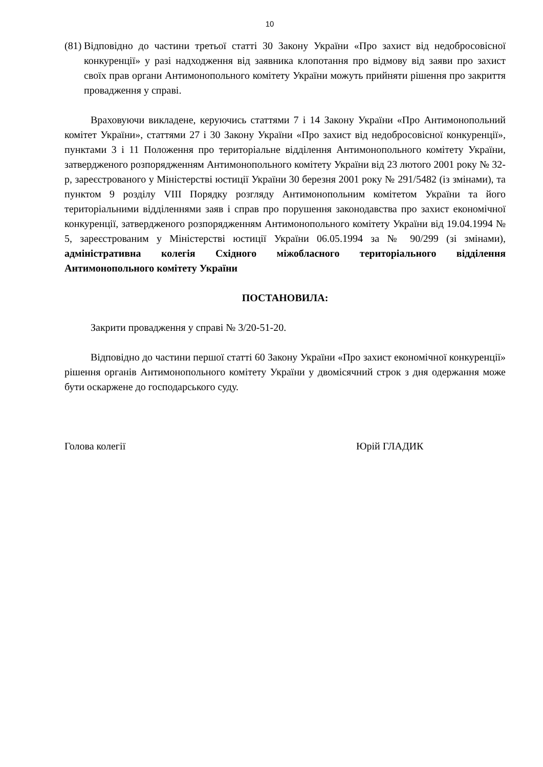10
(81)
Відповідно до частини третьої статті 30 Закону України «Про захист від недобросовісної конкуренції» у разі надходження від заявника клопотання про відмову від заяви про захист своїх прав органи Антимонопольного комітету України можуть прийняти рішення про закриття провадження у справі.
Враховуючи викладене, керуючись статтями 7 і 14 Закону України «Про Антимонопольний комітет України», статтями 27 і 30 Закону України «Про захист від недобросовісної конкуренції», пунктами 3 і 11 Положення про територіальне відділення Антимонопольного комітету України, затвердженого розпорядженням Антимонопольного комітету України від 23 лютого 2001 року № 32-р, зареєстрованого у Міністерстві юстиції України 30 березня 2001 року № 291/5482 (із змінами), та пунктом 9 розділу VIII Порядку розгляду Антимонопольним комітетом України та його територіальними відділеннями заяв і справ про порушення законодавства про захист економічної конкуренції, затвердженого розпорядженням Антимонопольного комітету України від 19.04.1994 № 5, зареєстрованим у Міністерстві юстиції України 06.05.1994 за № 90/299 (зі змінами), адміністративна колегія Східного міжобласного територіального відділення Антимонопольного комітету України
ПОСТАНОВИЛА:
Закрити провадження у справі № 3/20-51-20.
Відповідно до частини першої статті 60 Закону України «Про захист економічної конкуренції» рішення органів Антимонопольного комітету України у двомісячний строк з дня одержання може бути оскаржене до господарського суду.
Голова колегії Юрій ГЛАДИК